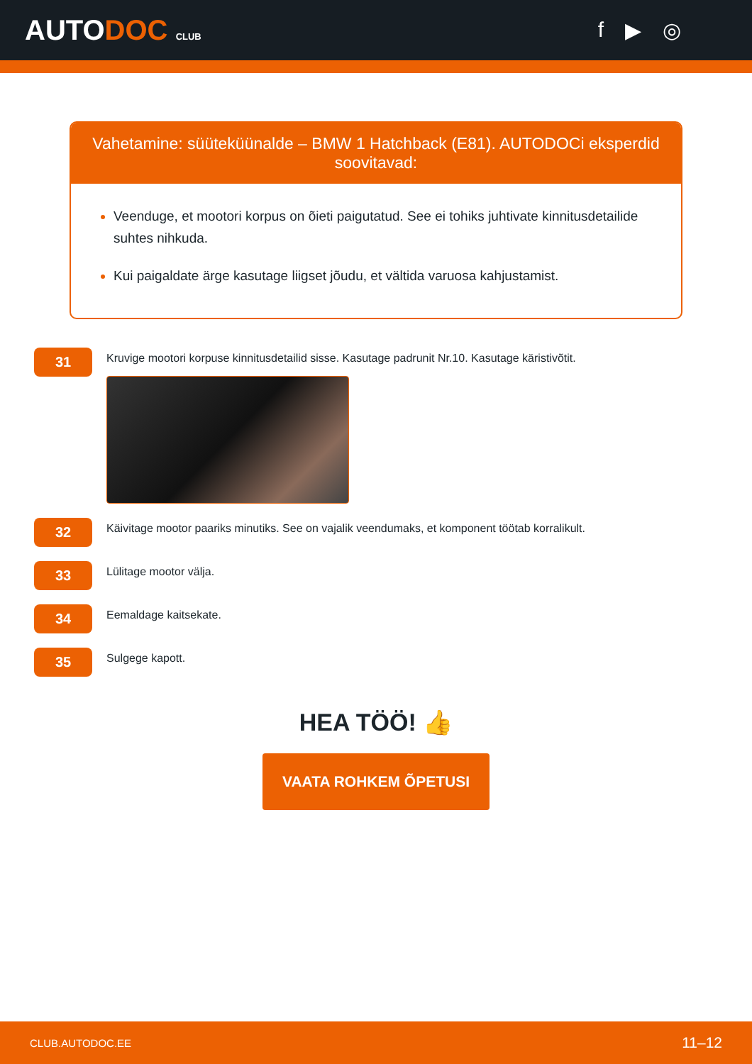AUTODOC CLUB
f ▶ ◎
Vahetamine: süüteküünalde – BMW 1 Hatchback (E81). AUTODOCi eksperdid soovitavad:
Veenduge, et mootori korpus on õieti paigutatud. See ei tohiks juhtivate kinnitusdetailide suhtes nihkuda.
Kui paigaldate ärge kasutage liigset jõudu, et vältida varuosa kahjustamist.
31
Kruvige mootori korpuse kinnitusdetailid sisse. Kasutage padrunit Nr.10. Kasutage käristivõtit.
32
Käivitage mootor paariks minutiks. See on vajalik veendumaks, et komponent töötab korralikult.
33
Lülitage mootor välja.
34
Eemaldage kaitsekate.
35
Sulgege kapott.
HEA TÖÖ! 👍
VAATA ROHKEM ÕPETUSI
CLUB.AUTODOC.EE 11–12